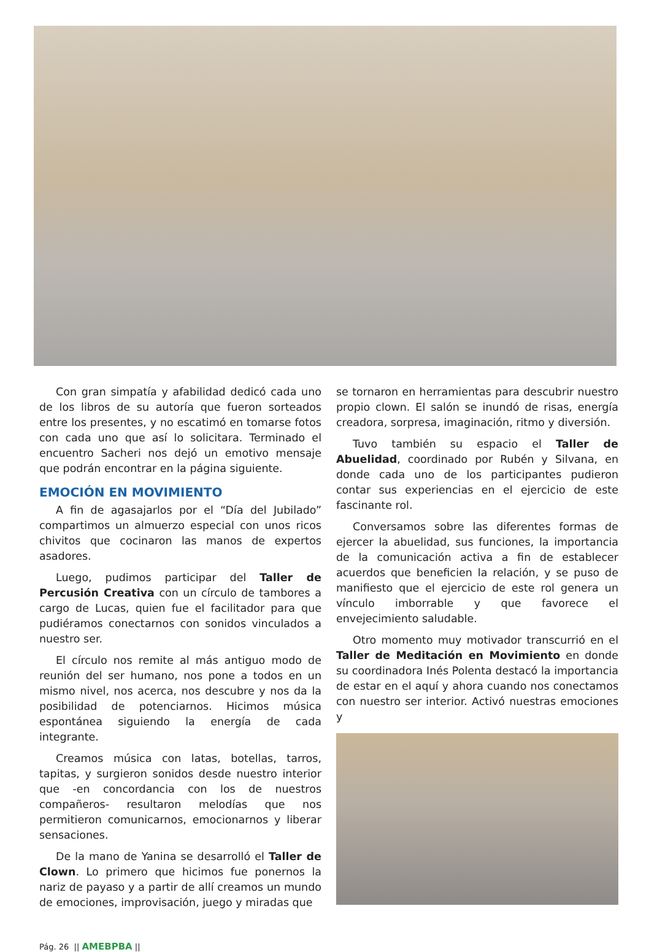Con gran simpatía y afabilidad dedicó cada uno de los libros de su autoría que fueron sorteados entre los presentes, y no escatimó en tomarse fotos con cada uno que así lo solicitara. Terminado el encuentro Sacheri nos dejó un emotivo mensaje que podrán encontrar en la página siguiente.
EMOCIÓN EN MOVIMIENTO
A fin de agasajarlos por el “Día del Jubilado” compartimos un almuerzo especial con unos ricos chivitos que cocinaron las manos de expertos asadores.
Luego, pudimos participar del Taller de Percusión Creativa con un círculo de tambores a cargo de Lucas, quien fue el facilitador para que pudiéramos conectarnos con sonidos vinculados a nuestro ser.
El círculo nos remite al más antiguo modo de reunión del ser humano, nos pone a todos en un mismo nivel, nos acerca, nos descubre y nos da la posibilidad de potenciarnos. Hicimos música espontánea siguiendo la energía de cada integrante.
Creamos música con latas, botellas, tarros, tapitas, y surgieron sonidos desde nuestro interior que -en concordancia con los de nuestros compañeros- resultaron melodías que nos permitieron comunicarnos, emocionarnos y liberar sensaciones.
De la mano de Yanina se desarrolló el Taller de Clown. Lo primero que hicimos fue ponernos la nariz de payaso y a partir de allí creamos un mundo de emociones, improvisación, juego y miradas que
se tornaron en herramientas para descubrir nuestro propio clown. El salón se inundó de risas, energía creadora, sorpresa, imaginación, ritmo y diversión.
Tuvo también su espacio el Taller de Abuelidad, coordinado por Rubén y Silvana, en donde cada uno de los participantes pudieron contar sus experiencias en el ejercicio de este fascinante rol.
Conversamos sobre las diferentes formas de ejercer la abuelidad, sus funciones, la importancia de la comunicación activa a fin de establecer acuerdos que beneficien la relación, y se puso de manifiesto que el ejercicio de este rol genera un vínculo imborrable y que favorece el envejecimiento saludable.
Otro momento muy motivador transcurrió en el Taller de Meditación en Movimiento en donde su coordinadora Inés Polenta destacó la importancia de estar en el aquí y ahora cuando nos conectamos con nuestro ser interior. Activó nuestras emociones y
Pág. 26 || AMEBPBA ||